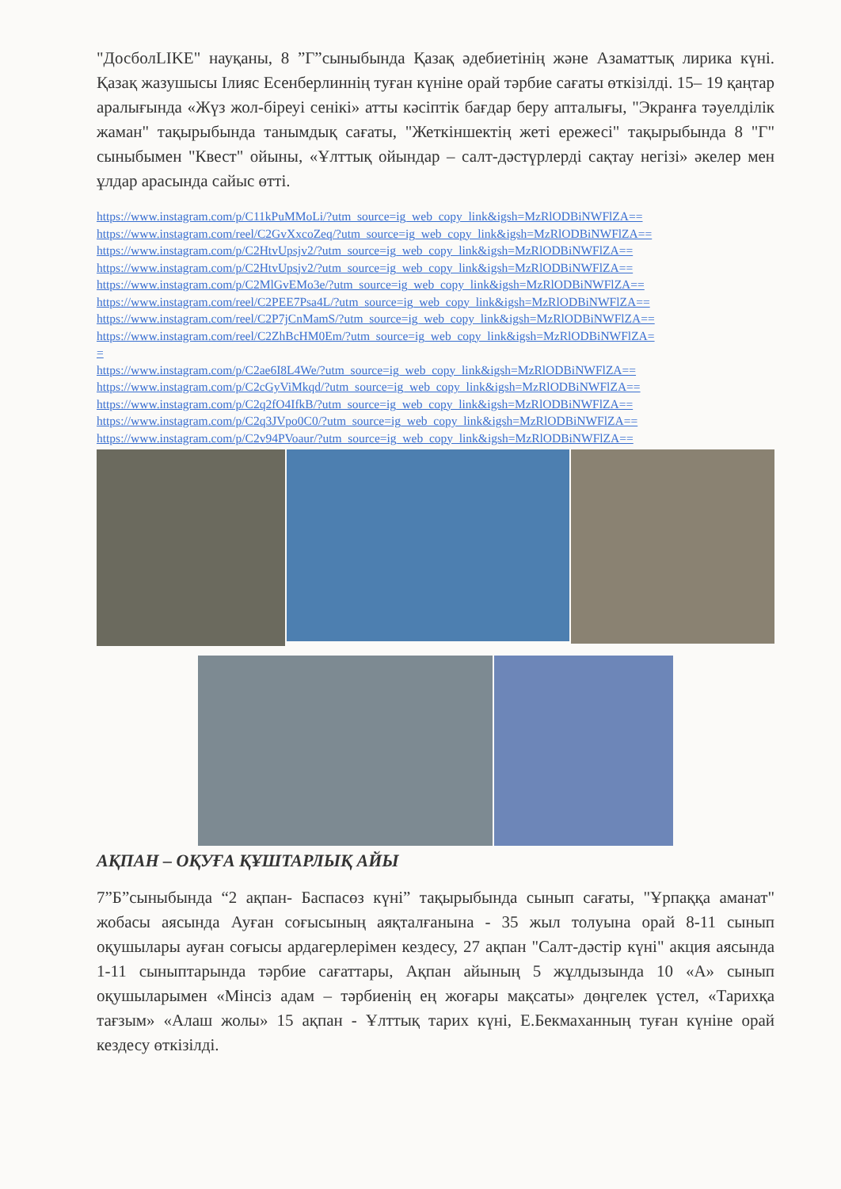"ДосболLIKE" науқаны, 8 ”Г”сыныбында Қазақ әдебиетінің және Азаматтық лирика күні. Қазақ жазушысы Ілияс Есенберлиннің туған күніне орай тәрбие сағаты өткізілді. 15– 19 қаңтар аралығында «Жүз жол-біреуі сенікі» атты кәсіптік бағдар беру апталығы, "Экранға тәуелділік жаман" тақырыбында танымдық сағаты, "Жеткіншектің жеті ережесі" тақырыбында 8 "Г" сыныбымен "Квест" ойыны, «Ұлттық ойындар – салт-дәстүрлерді сақтау негізі» әкелер мен ұлдар арасында сайыс өтті.
https://www.instagram.com/p/C11kPuMMoLi/?utm_source=ig_web_copy_link&igsh=MzRlODBiNWFlZA==
https://www.instagram.com/reel/C2GvXxcoZeq/?utm_source=ig_web_copy_link&igsh=MzRlODBiNWFlZA==
https://www.instagram.com/p/C2HtvUpsjv2/?utm_source=ig_web_copy_link&igsh=MzRlODBiNWFlZA==
https://www.instagram.com/p/C2HtvUpsjv2/?utm_source=ig_web_copy_link&igsh=MzRlODBiNWFlZA==
https://www.instagram.com/p/C2MlGvEMo3e/?utm_source=ig_web_copy_link&igsh=MzRlODBiNWFlZA==
https://www.instagram.com/reel/C2PEE7Psa4L/?utm_source=ig_web_copy_link&igsh=MzRlODBiNWFlZA==
https://www.instagram.com/reel/C2P7jCnMamS/?utm_source=ig_web_copy_link&igsh=MzRlODBiNWFlZA==
https://www.instagram.com/reel/C2ZhBcHM0Em/?utm_source=ig_web_copy_link&igsh=MzRlODBiNWFlZA=
=
https://www.instagram.com/p/C2ae6I8L4We/?utm_source=ig_web_copy_link&igsh=MzRlODBiNWFlZA==
https://www.instagram.com/p/C2cGyViMkqd/?utm_source=ig_web_copy_link&igsh=MzRlODBiNWFlZA==
https://www.instagram.com/p/C2q2fO4IfkB/?utm_source=ig_web_copy_link&igsh=MzRlODBiNWFlZA==
https://www.instagram.com/p/C2q3JVpo0C0/?utm_source=ig_web_copy_link&igsh=MzRlODBiNWFlZA==
https://www.instagram.com/p/C2v94PVoaur/?utm_source=ig_web_copy_link&igsh=MzRlODBiNWFlZA==
АҚПАН – ОҚУҒА ҚҰШТАРЛЫҚ АЙЫ
7”Б”сыныбында “2 ақпан- Баспасөз күні” тақырыбында сынып сағаты, "Ұрпаққа аманат" жобасы аясында Ауған соғысының аяқталғанына - 35 жыл толуына орай 8-11 сынып оқушылары ауған соғысы ардагерлерімен кездесу, 27 ақпан "Салт-дәстір күні" акция аясында 1-11 сыныптарында тәрбие сағаттары, Ақпан айының 5 жұлдызында 10 «А» сынып оқушыларымен «Мінсіз адам – тәрбиенің ең жоғары мақсаты» дөңгелек үстел, «Тарихқа тағзым» «Алаш жолы» 15 ақпан - Ұлттық тарих күні, Е.Бекмаханның туған күніне орай кездесу өткізілді.